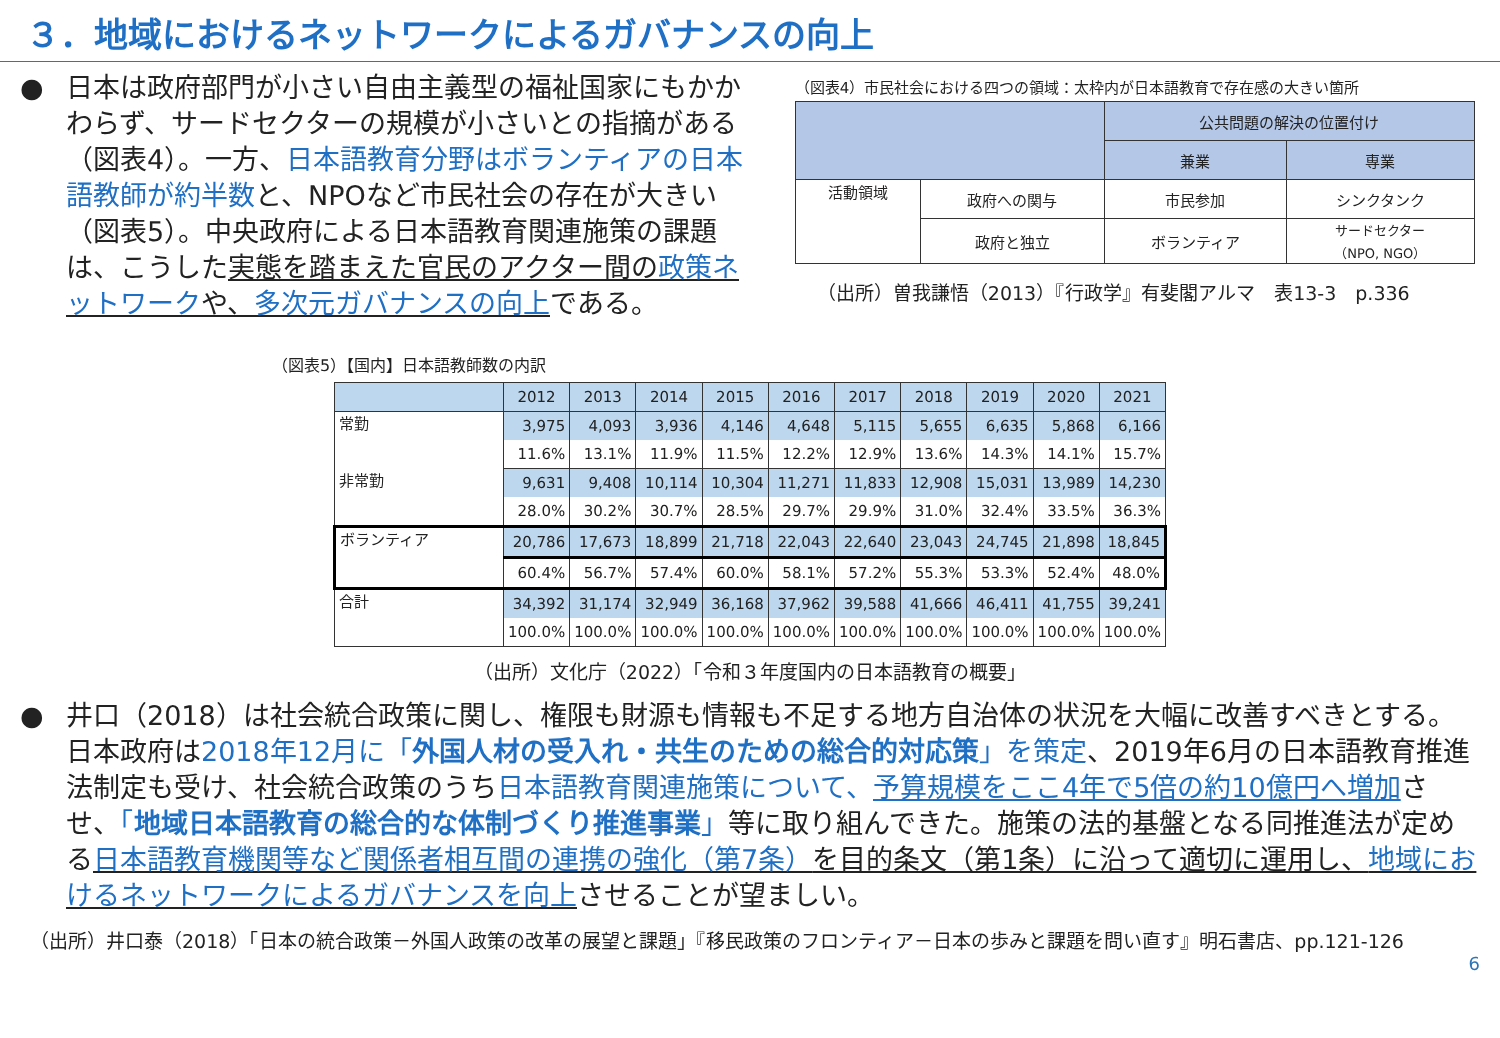３．地域におけるネットワークによるガバナンスの向上
● 日本は政府部門が小さい自由主義型の福祉国家にもかかわらず、サードセクターの規模が小さいとの指摘がある（図表4）。一方、日本語教育分野はボランティアの日本語教師が約半数と、NPOなど市民社会の存在が大きい（図表5）。中央政府による日本語教育関連施策の課題は、こうした実態を踏まえた官民のアクター間の政策ネットワークや、多次元ガバナンスの向上である。
（図表4）市民社会における四つの領域：太枠内が日本語教育で存在感の大きい箇所
| | | 公共問題の解決の位置付け | |
| | | 兼業 | 専業 |
| 活動領域 | 政府への関与 | 市民参加 | シンクタンク |
| | 政府と独立 | ボランティア | サードセクター （NPO, NGO） |
（出所）曽我謙悟（2013）『行政学』有斐閣アルマ　表13-3　p.336
（図表5）【国内】日本語教師数の内訳
| | 2012 | 2013 | 2014 | 2015 | 2016 | 2017 | 2018 | 2019 | 2020 | 2021 |
| --- | --- | --- | --- | --- | --- | --- | --- | --- | --- | --- |
| 常勤 | 3,975 | 4,093 | 3,936 | 4,146 | 4,648 | 5,115 | 5,655 | 6,635 | 5,868 | 6,166 |
| | 11.6% | 13.1% | 11.9% | 11.5% | 12.2% | 12.9% | 13.6% | 14.3% | 14.1% | 15.7% |
| 非常勤 | 9,631 | 9,408 | 10,114 | 10,304 | 11,271 | 11,833 | 12,908 | 15,031 | 13,989 | 14,230 |
| | 28.0% | 30.2% | 30.7% | 28.5% | 29.7% | 29.9% | 31.0% | 32.4% | 33.5% | 36.3% |
| ボランティア | 20,786 | 17,673 | 18,899 | 21,718 | 22,043 | 22,640 | 23,043 | 24,745 | 21,898 | 18,845 |
| | 60.4% | 56.7% | 57.4% | 60.0% | 58.1% | 57.2% | 55.3% | 53.3% | 52.4% | 48.0% |
| 合計 | 34,392 | 31,174 | 32,949 | 36,168 | 37,962 | 39,588 | 41,666 | 46,411 | 41,755 | 39,241 |
| | 100.0% | 100.0% | 100.0% | 100.0% | 100.0% | 100.0% | 100.0% | 100.0% | 100.0% | 100.0% |
（出所）文化庁（2022）「令和３年度国内の日本語教育の概要」
● 井口（2018）は社会統合政策に関し、権限も財源も情報も不足する地方自治体の状況を大幅に改善すべきとする。日本政府は2018年12月に「外国人材の受入れ・共生のための総合的対応策」を策定、2019年6月の日本語教育推進法制定も受け、社会統合政策のうち日本語教育関連施策について、予算規模をここ4年で5倍の約10億円へ増加させ、「地域日本語教育の総合的な体制づくり推進事業」等に取り組んできた。施策の法的基盤となる同推進法が定める日本語教育機関等など関係者相互間の連携の強化（第7条）を目的条文（第1条）に沿って適切に運用し、地域におけるネットワークによるガバナンスを向上させることが望ましい。
（出所）井口泰（2018）「日本の統合政策－外国人政策の改革の展望と課題」『移民政策のフロンティア－日本の歩みと課題を問い直す』明石書店、pp.121-126
6